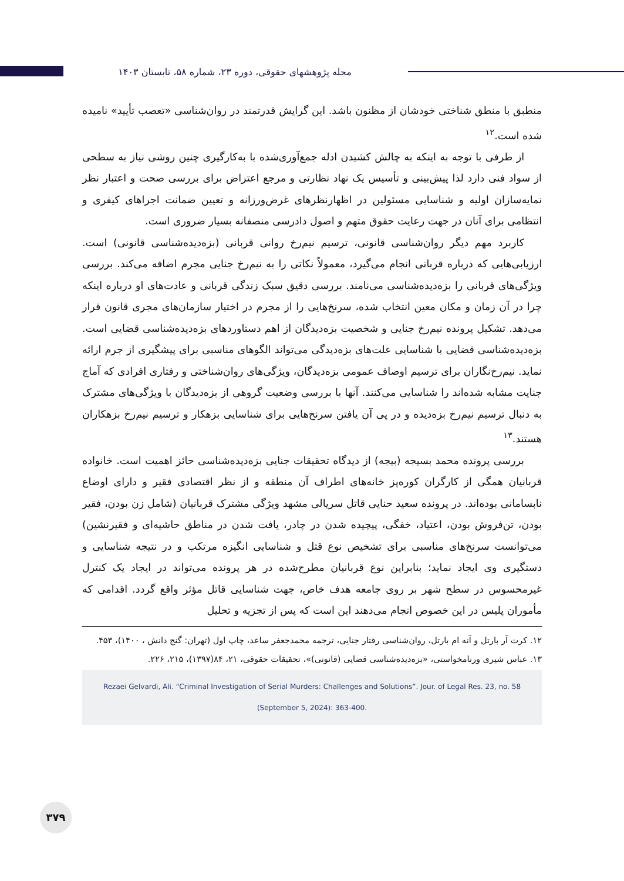مجله پژوهشهای حقوقی، دوره ۲۳، شماره ۵۸، تابستان ۱۴۰۳
منطبق با منطق شناختی خودشان از مظنون باشد. این گرایش قدرتمند در روان‌شناسی «تعصب تأیید» نامیده شده است.<sup>۱۲</sup>
از طرفی با توجه به اینکه به چالش کشیدن ادله جمع‌آوری‌شده با به‌کارگیری چنین روشی نیاز به سطحی از سواد فنی دارد لذا پیش‌بینی و تأسیس یک نهاد نظارتی و مرجع اعتراض برای بررسی صحت و اعتبار نظر نمایه‌سازان اولیه و شناسایی مسئولین در اظهارنظرهای غرض‌ورزانه و تعیین ضمانت اجراهای کیفری و انتظامی برای آنان در جهت رعایت حقوق متهم و اصول دادرسی منصفانه بسیار ضروری است.
کاربرد مهم دیگر روان‌شناسی قانونی، ترسیم نیم‌رخ روانی قربانی (بزه‌دیده‌شناسی قانونی) است. ارزیابی‌هایی که درباره قربانی انجام می‌گیرد، معمولاً نکاتی را به نیم‌رخ جنایی مجرم اضافه می‌کند. بررسی ویژگی‌های قربانی را بزه‌دیده‌شناسی می‌نامند. بررسی دقیق سبک زندگی قربانی و عادت‌های او درباره اینکه چرا در آن زمان و مکان معین انتخاب شده، سرنخ‌هایی را از مجرم در اختیار سازمان‌های مجری قانون قرار می‌دهد. تشکیل پرونده نیم‌رخ جنایی و شخصیت بزه‌دیدگان از اهم دستاوردهای بزه‌دیده‌شناسی قضایی است. بزه‌دیده‌شناسی قضایی با شناسایی علت‌های بزه‌دیدگی می‌تواند الگوهای مناسبی برای پیشگیری از جرم ارائه نماید. نیم‌رخ‌نگاران برای ترسیم اوصاف عمومی بزه‌دیدگان، ویژگی‌های روان‌شناختی و رفتاری افرادی که آماج جنایت مشابه شده‌اند را شناسایی می‌کنند. آنها با بررسی وضعیت گروهی از بزه‌دیدگان با ویژگی‌های مشترک به دنبال ترسیم نیم‌رخ بزه‌دیده و در پی آن یافتن سرنخ‌هایی برای شناسایی بزهکار و ترسیم نیم‌رخ بزهکاران هستند.<sup>۱۳</sup>
بررسی پرونده محمد بسیجه (بیجه) از دیدگاه تحقیقات جنایی بزه‌دیده‌شناسی حائز اهمیت است. خانواده قربانیان همگی از کارگران کوره‌پز خانه‌های اطراف آن منطقه و از نظر اقتصادی فقیر و دارای اوضاع نابسامانی بوده‌اند. در پرونده سعید حنایی قاتل سریالی مشهد ویژگی مشترک قربانیان (شامل زن بودن، فقیر بودن، تن‌فروش بودن، اعتیاد، خفگی، پیچیده شدن در چادر، یافت شدن در مناطق حاشیه‌ای و فقیرنشین) می‌توانست سرنخ‌های مناسبی برای تشخیص نوع قتل و شناسایی انگیزه مرتکب و در نتیجه شناسایی و دستگیری وی ایجاد نماید؛ بنابراین نوع قربانیان مطرح‌شده در هر پرونده می‌تواند در ایجاد یک کنترل غیرمحسوس در سطح شهر بر روی جامعه هدف خاص، جهت شناسایی قاتل مؤثر واقع گردد. اقدامی که مأموران پلیس در این خصوص انجام می‌دهند این است که پس از تجزیه و تحلیل
۱۲. کرت آر بارتل و آنه ام بارتل، روان‌شناسی رفتار جنایی، ترجمه محمدجعفر ساعد، چاپ اول (تهران: گنج دانش ، ۱۴۰۰)، ۴۵۳.
۱۳. عباس شیری ورنامخواستی، «بزه‌دیده‌شناسی قضایی (قانونی)»، تحقیقات حقوقی، ۲۱، ۸۴(۱۳۹۷)، ۲۱۵، ۲۲۶.
Rezaei Gelvardi, Ali. “Criminal Investigation of Serial Murders: Challenges and Solutions”. Jour. of Legal Res. 23, no. 58 (September 5, 2024): 363-400.
۳۷۹